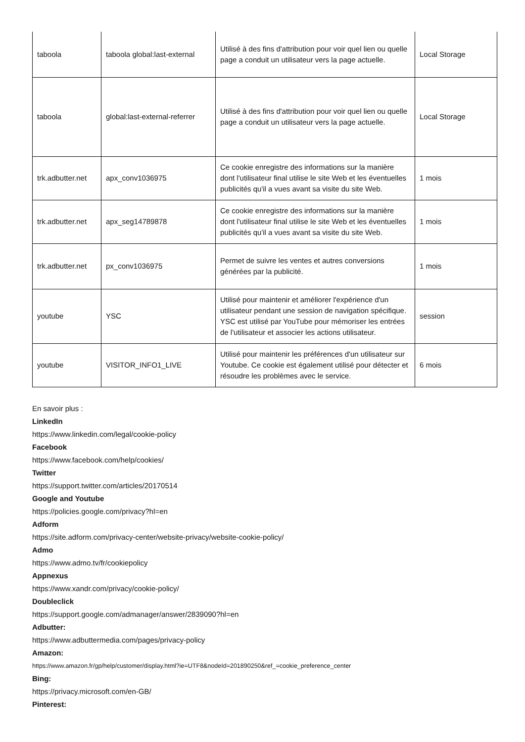| taboola | taboola global:last-external | Utilisé à des fins d'attribution pour voir quel lien ou quelle page a conduit un utilisateur vers la page actuelle. | Local Storage |
| taboola | global:last-external-referrer | Utilisé à des fins d'attribution pour voir quel lien ou quelle page a conduit un utilisateur vers la page actuelle. | Local Storage |
| trk.adbutter.net | apx_conv1036975 | Ce cookie enregistre des informations sur la manière dont l'utilisateur final utilise le site Web et les éventuelles publicités qu'il a vues avant sa visite du site Web. | 1 mois |
| trk.adbutter.net | apx_seg14789878 | Ce cookie enregistre des informations sur la manière dont l'utilisateur final utilise le site Web et les éventuelles publicités qu'il a vues avant sa visite du site Web. | 1 mois |
| trk.adbutter.net | px_conv1036975 | Permet de suivre les ventes et autres conversions générées par la publicité. | 1 mois |
| youtube | YSC | Utilisé pour maintenir et améliorer l'expérience d'un utilisateur pendant une session de navigation spécifique. YSC est utilisé par YouTube pour mémoriser les entrées de l'utilisateur et associer les actions utilisateur. | session |
| youtube | VISITOR_INFO1_LIVE | Utilisé pour maintenir les préférences d'un utilisateur sur Youtube. Ce cookie est également utilisé pour détecter et résoudre les problèmes avec le service. | 6 mois |
En savoir plus :
LinkedIn
https://www.linkedin.com/legal/cookie-policy
Facebook
https://www.facebook.com/help/cookies/
Twitter
https://support.twitter.com/articles/20170514
Google and Youtube
https://policies.google.com/privacy?hl=en
Adform
https://site.adform.com/privacy-center/website-privacy/website-cookie-policy/
Admo
https://www.admo.tv/fr/cookiepolicy
Appnexus
https://www.xandr.com/privacy/cookie-policy/
Doubleclick
https://support.google.com/admanager/answer/2839090?hl=en
Adbutter:
https://www.adbuttermedia.com/pages/privacy-policy
Amazon:
https://www.amazon.fr/gp/help/customer/display.html?ie=UTF8&nodeId=201890250&ref_=cookie_preference_center
Bing:
https://privacy.microsoft.com/en-GB/
Pinterest: